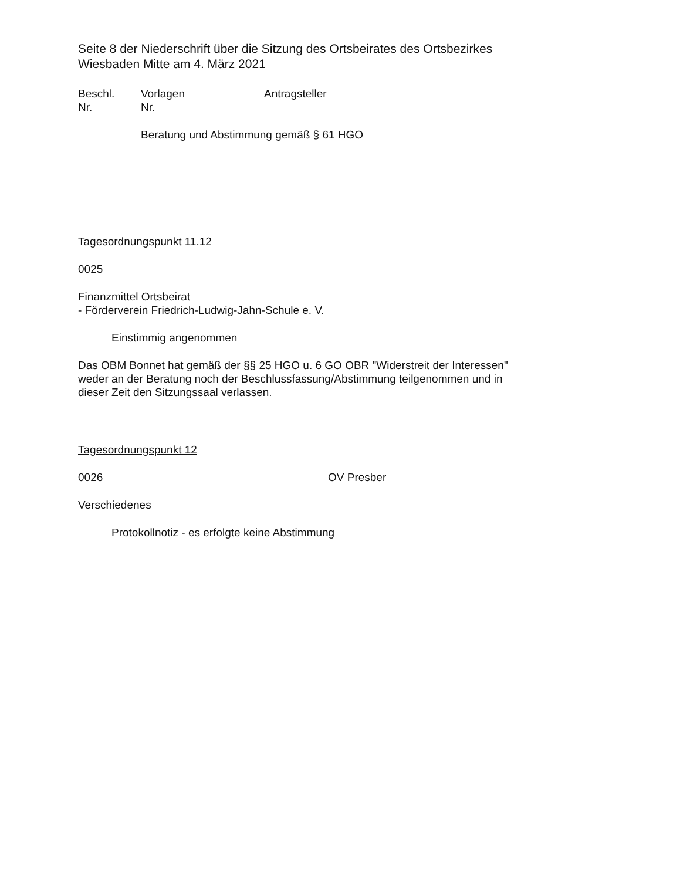Seite 8 der Niederschrift über die Sitzung des Ortsbeirates des Ortsbezirkes
Wiesbaden Mitte am 4. März 2021
Beschl.
Nr.
Vorlagen
Nr.
Antragsteller
Beratung und Abstimmung gemäß § 61 HGO
Tagesordnungspunkt 11.12
0025
Finanzmittel Ortsbeirat
- Förderverein Friedrich-Ludwig-Jahn-Schule e. V.
Einstimmig angenommen
Das OBM Bonnet hat gemäß der §§ 25 HGO u. 6 GO OBR "Widerstreit der Interessen"
weder an der Beratung noch der Beschlussfassung/Abstimmung teilgenommen und in
dieser Zeit den Sitzungssaal verlassen.
Tagesordnungspunkt 12
0026 OV Presber
Verschiedenes
Protokollnotiz - es erfolgte keine Abstimmung